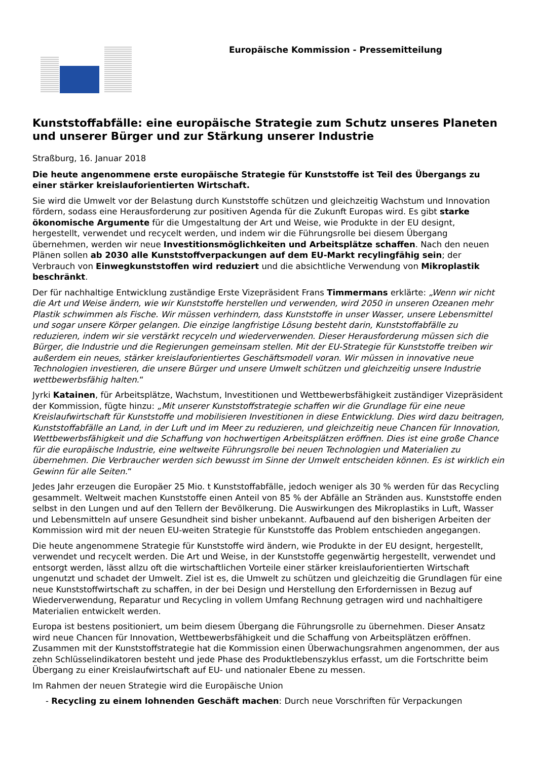Europäische Kommission - Pressemitteilung
Kunststoffabfälle: eine europäische Strategie zum Schutz unseres Planeten und unserer Bürger und zur Stärkung unserer Industrie
Straßburg, 16. Januar 2018
Die heute angenommene erste europäische Strategie für Kunststoffe ist Teil des Übergangs zu einer stärker kreislauforientierten Wirtschaft.
Sie wird die Umwelt vor der Belastung durch Kunststoffe schützen und gleichzeitig Wachstum und Innovation fördern, sodass eine Herausforderung zur positiven Agenda für die Zukunft Europas wird. Es gibt starke ökonomische Argumente für die Umgestaltung der Art und Weise, wie Produkte in der EU designt, hergestellt, verwendet und recycelt werden, und indem wir die Führungsrolle bei diesem Übergang übernehmen, werden wir neue Investitionsmöglichkeiten und Arbeitsplätze schaffen. Nach den neuen Plänen sollen ab 2030 alle Kunststoffverpackungen auf dem EU-Markt recylingfähig sein; der Verbrauch von Einwegkunststoffen wird reduziert und die absichtliche Verwendung von Mikroplastik beschränkt.
Der für nachhaltige Entwicklung zuständige Erste Vizepräsident Frans Timmermans erklärte: „Wenn wir nicht die Art und Weise ändern, wie wir Kunststoffe herstellen und verwenden, wird 2050 in unseren Ozeanen mehr Plastik schwimmen als Fische. Wir müssen verhindern, dass Kunststoffe in unser Wasser, unsere Lebensmittel und sogar unsere Körper gelangen. Die einzige langfristige Lösung besteht darin, Kunststoffabfälle zu reduzieren, indem wir sie verstärkt recyceln und wiederverwenden. Dieser Herausforderung müssen sich die Bürger, die Industrie und die Regierungen gemeinsam stellen. Mit der EU-Strategie für Kunststoffe treiben wir außerdem ein neues, stärker kreislauforientiertes Geschäftsmodell voran. Wir müssen in innovative neue Technologien investieren, die unsere Bürger und unsere Umwelt schützen und gleichzeitig unsere Industrie wettbewerbsfähig halten.“
Jyrki Katainen, für Arbeitsplätze, Wachstum, Investitionen und Wettbewerbsfähigkeit zuständiger Vizepräsident der Kommission, fügte hinzu: „Mit unserer Kunststoffstrategie schaffen wir die Grundlage für eine neue Kreislaufwirtschaft für Kunststoffe und mobilisieren Investitionen in diese Entwicklung. Dies wird dazu beitragen, Kunststoffabfälle an Land, in der Luft und im Meer zu reduzieren, und gleichzeitig neue Chancen für Innovation, Wettbewerbsfähigkeit und die Schaffung von hochwertigen Arbeitsplätzen eröffnen. Dies ist eine große Chance für die europäische Industrie, eine weltweite Führungsrolle bei neuen Technologien und Materialien zu übernehmen. Die Verbraucher werden sich bewusst im Sinne der Umwelt entscheiden können. Es ist wirklich ein Gewinn für alle Seiten.“
Jedes Jahr erzeugen die Europäer 25 Mio. t Kunststoffabfälle, jedoch weniger als 30 % werden für das Recycling gesammelt. Weltweit machen Kunststoffe einen Anteil von 85 % der Abfälle an Stränden aus. Kunststoffe enden selbst in den Lungen und auf den Tellern der Bevölkerung. Die Auswirkungen des Mikroplastiks in Luft, Wasser und Lebensmitteln auf unsere Gesundheit sind bisher unbekannt. Aufbauend auf den bisherigen Arbeiten der Kommission wird mit der neuen EU-weiten Strategie für Kunststoffe das Problem entschieden angegangen.
Die heute angenommene Strategie für Kunststoffe wird ändern, wie Produkte in der EU designt, hergestellt, verwendet und recycelt werden. Die Art und Weise, in der Kunststoffe gegenwärtig hergestellt, verwendet und entsorgt werden, lässt allzu oft die wirtschaftlichen Vorteile einer stärker kreislauforientierten Wirtschaft ungenutzt und schadet der Umwelt. Ziel ist es, die Umwelt zu schützen und gleichzeitig die Grundlagen für eine neue Kunststoffwirtschaft zu schaffen, in der bei Design und Herstellung den Erfordernissen in Bezug auf Wiederverwendung, Reparatur und Recycling in vollem Umfang Rechnung getragen wird und nachhaltigere Materialien entwickelt werden.
Europa ist bestens positioniert, um beim diesem Übergang die Führungsrolle zu übernehmen. Dieser Ansatz wird neue Chancen für Innovation, Wettbewerbsfähigkeit und die Schaffung von Arbeitsplätzen eröffnen. Zusammen mit der Kunststoffstrategie hat die Kommission einen Überwachungsrahmen angenommen, der aus zehn Schlüsselindikatoren besteht und jede Phase des Produktlebenszyklus erfasst, um die Fortschritte beim Übergang zu einer Kreislaufwirtschaft auf EU- und nationaler Ebene zu messen.
Im Rahmen der neuen Strategie wird die Europäische Union
- Recycling zu einem lohnenden Geschäft machen: Durch neue Vorschriften für Verpackungen